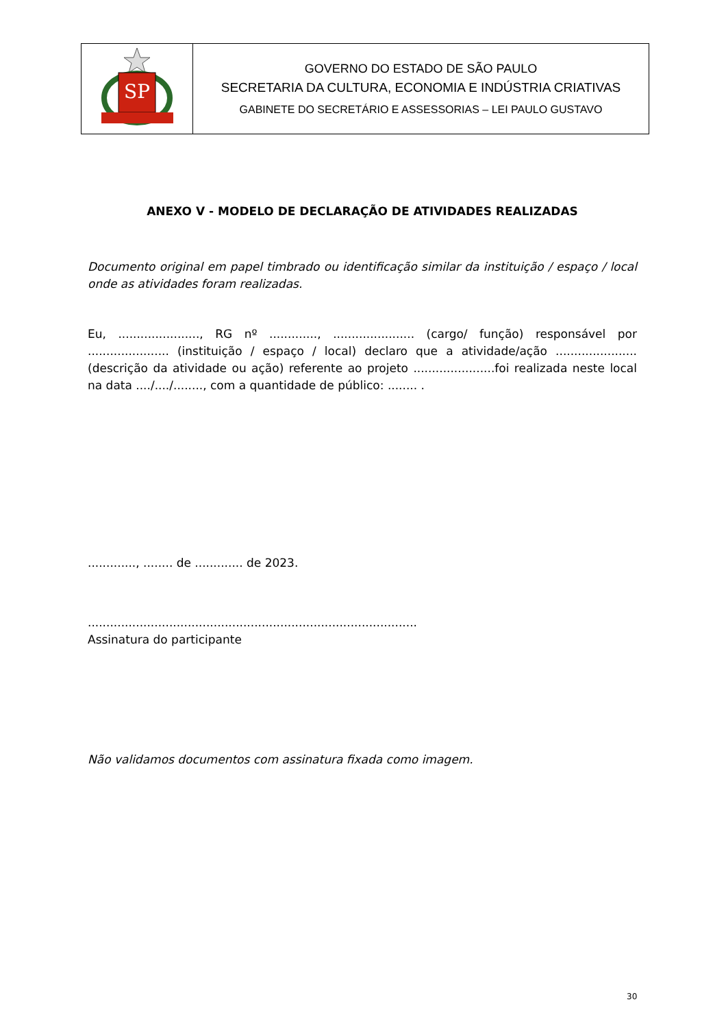| SP | GOVERNO DO ESTADO DE SÃO PAULO SECRETARIA DA CULTURA, ECONOMIA E INDÚSTRIA CRIATIVAS GABINETE DO SECRETÁRIO E ASSESSORIAS – LEI PAULO GUSTAVO |
ANEXO V - MODELO DE DECLARAÇÃO DE ATIVIDADES REALIZADAS
Documento original em papel timbrado ou identificação similar da instituição / espaço / local onde as atividades foram realizadas.
Eu, ......................, RG nº ............., ...................... (cargo/ função) responsável por ...................... (instituição / espaço / local) declaro que a atividade/ação ...................... (descrição da atividade ou ação) referente ao projeto ......................foi realizada neste local na data ..../..../........, com a quantidade de público: ........ .
............., ........ de ............. de 2023.
.........................................................................................
Assinatura do participante
Não validamos documentos com assinatura fixada como imagem.
30